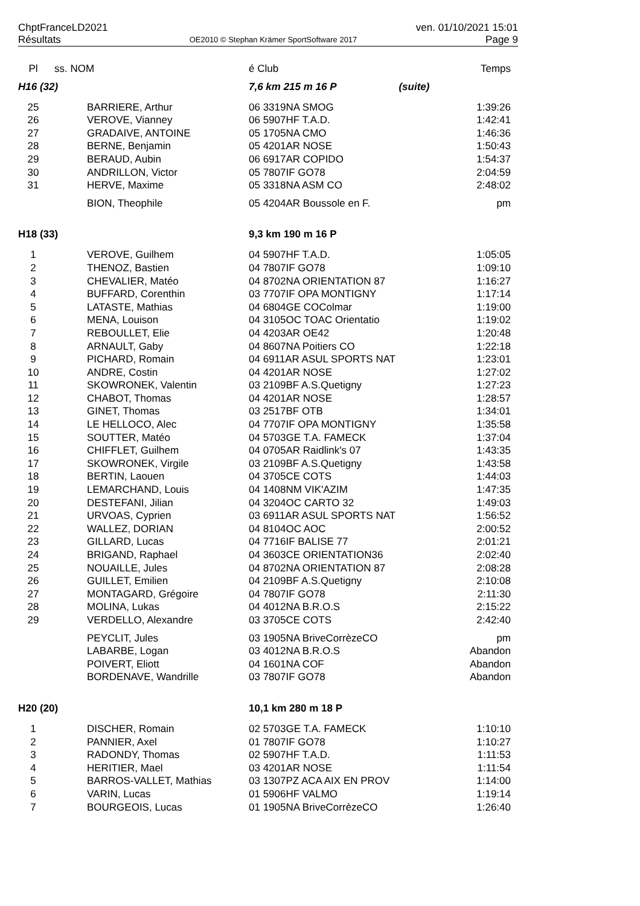ChptFranceLD2021 ven. 01/10/2021 15:01
Résultats OE2010 © Stephan Krämer SportSoftware 2017 Page 9
| Pl | ss. NOM | é Club | | Temps |
| --- | --- | --- | --- | --- |
| H16 (32) | | 7,6 km 215 m 16 P | (suite) | |
| 25 | BARRIERE, Arthur | 06 3319NA SMOG | | 1:39:26 |
| 26 | VEROVE, Vianney | 06 5907HF T.A.D. | | 1:42:41 |
| 27 | GRADAIVE, ANTOINE | 05 1705NA CMO | | 1:46:36 |
| 28 | BERNE, Benjamin | 05 4201AR NOSE | | 1:50:43 |
| 29 | BERAUD, Aubin | 06 6917AR COPIDO | | 1:54:37 |
| 30 | ANDRILLON, Victor | 05 7807IF GO78 | | 2:04:59 |
| 31 | HERVE, Maxime | 05 3318NA ASM CO | | 2:48:02 |
| | BION, Theophile | 05 4204AR Boussole en F. | | pm |
| H18 (33) | | 9,3 km 190 m 16 P | | |
| 1 | VEROVE, Guilhem | 04 5907HF T.A.D. | | 1:05:05 |
| 2 | THENOZ, Bastien | 04 7807IF GO78 | | 1:09:10 |
| 3 | CHEVALIER, Matéo | 04 8702NA ORIENTATION 87 | | 1:16:27 |
| 4 | BUFFARD, Corenthin | 03 7707IF OPA MONTIGNY | | 1:17:14 |
| 5 | LATASTE, Mathias | 04 6804GE COColmar | | 1:19:00 |
| 6 | MENA, Louison | 04 3105OC TOAC Orientatio | | 1:19:02 |
| 7 | REBOULLET, Elie | 04 4203AR OE42 | | 1:20:48 |
| 8 | ARNAULT, Gaby | 04 8607NA Poitiers CO | | 1:22:18 |
| 9 | PICHARD, Romain | 04 6911AR ASUL SPORTS NAT | | 1:23:01 |
| 10 | ANDRE, Costin | 04 4201AR NOSE | | 1:27:02 |
| 11 | SKOWRONEK, Valentin | 03 2109BF A.S.Quetigny | | 1:27:23 |
| 12 | CHABOT, Thomas | 04 4201AR NOSE | | 1:28:57 |
| 13 | GINET, Thomas | 03 2517BF OTB | | 1:34:01 |
| 14 | LE HELLOCO, Alec | 04 7707IF OPA MONTIGNY | | 1:35:58 |
| 15 | SOUTTER, Matéo | 04 5703GE T.A. FAMECK | | 1:37:04 |
| 16 | CHIFFLET, Guilhem | 04 0705AR Raidlink's 07 | | 1:43:35 |
| 17 | SKOWRONEK, Virgile | 03 2109BF A.S.Quetigny | | 1:43:58 |
| 18 | BERTIN, Laouen | 04 3705CE COTS | | 1:44:03 |
| 19 | LEMARCHAND, Louis | 04 1408NM VIK'AZIM | | 1:47:35 |
| 20 | DESTEFANI, Jilian | 04 3204OC CARTO 32 | | 1:49:03 |
| 21 | URVOAS, Cyprien | 03 6911AR ASUL SPORTS NAT | | 1:56:52 |
| 22 | WALLEZ, DORIAN | 04 8104OC AOC | | 2:00:52 |
| 23 | GILLARD, Lucas | 04 7716IF BALISE 77 | | 2:01:21 |
| 24 | BRIGAND, Raphael | 04 3603CE ORIENTATION36 | | 2:02:40 |
| 25 | NOUAILLE, Jules | 04 8702NA ORIENTATION 87 | | 2:08:28 |
| 26 | GUILLET, Emilien | 04 2109BF A.S.Quetigny | | 2:10:08 |
| 27 | MONTAGARD, Grégoire | 04 7807IF GO78 | | 2:11:30 |
| 28 | MOLINA, Lukas | 04 4012NA B.R.O.S | | 2:15:22 |
| 29 | VERDELLO, Alexandre | 03 3705CE COTS | | 2:42:40 |
| | PEYCLIT, Jules | 03 1905NA BriveCorrèzeCO | | pm |
| | LABARBE, Logan | 03 4012NA B.R.O.S | | Abandon |
| | POIVERT, Eliott | 04 1601NA COF | | Abandon |
| | BORDENAVE, Wandrille | 03 7807IF GO78 | | Abandon |
| H20 (20) | | 10,1 km 280 m 18 P | | |
| 1 | DISCHER, Romain | 02 5703GE T.A. FAMECK | | 1:10:10 |
| 2 | PANNIER, Axel | 01 7807IF GO78 | | 1:10:27 |
| 3 | RADONDY, Thomas | 02 5907HF T.A.D. | | 1:11:53 |
| 4 | HERITIER, Mael | 03 4201AR NOSE | | 1:11:54 |
| 5 | BARROS-VALLET, Mathias | 03 1307PZ ACA AIX EN PROV | | 1:14:00 |
| 6 | VARIN, Lucas | 01 5906HF VALMO | | 1:19:14 |
| 7 | BOURGEOIS, Lucas | 01 1905NA BriveCorrèzeCO | | 1:26:40 |